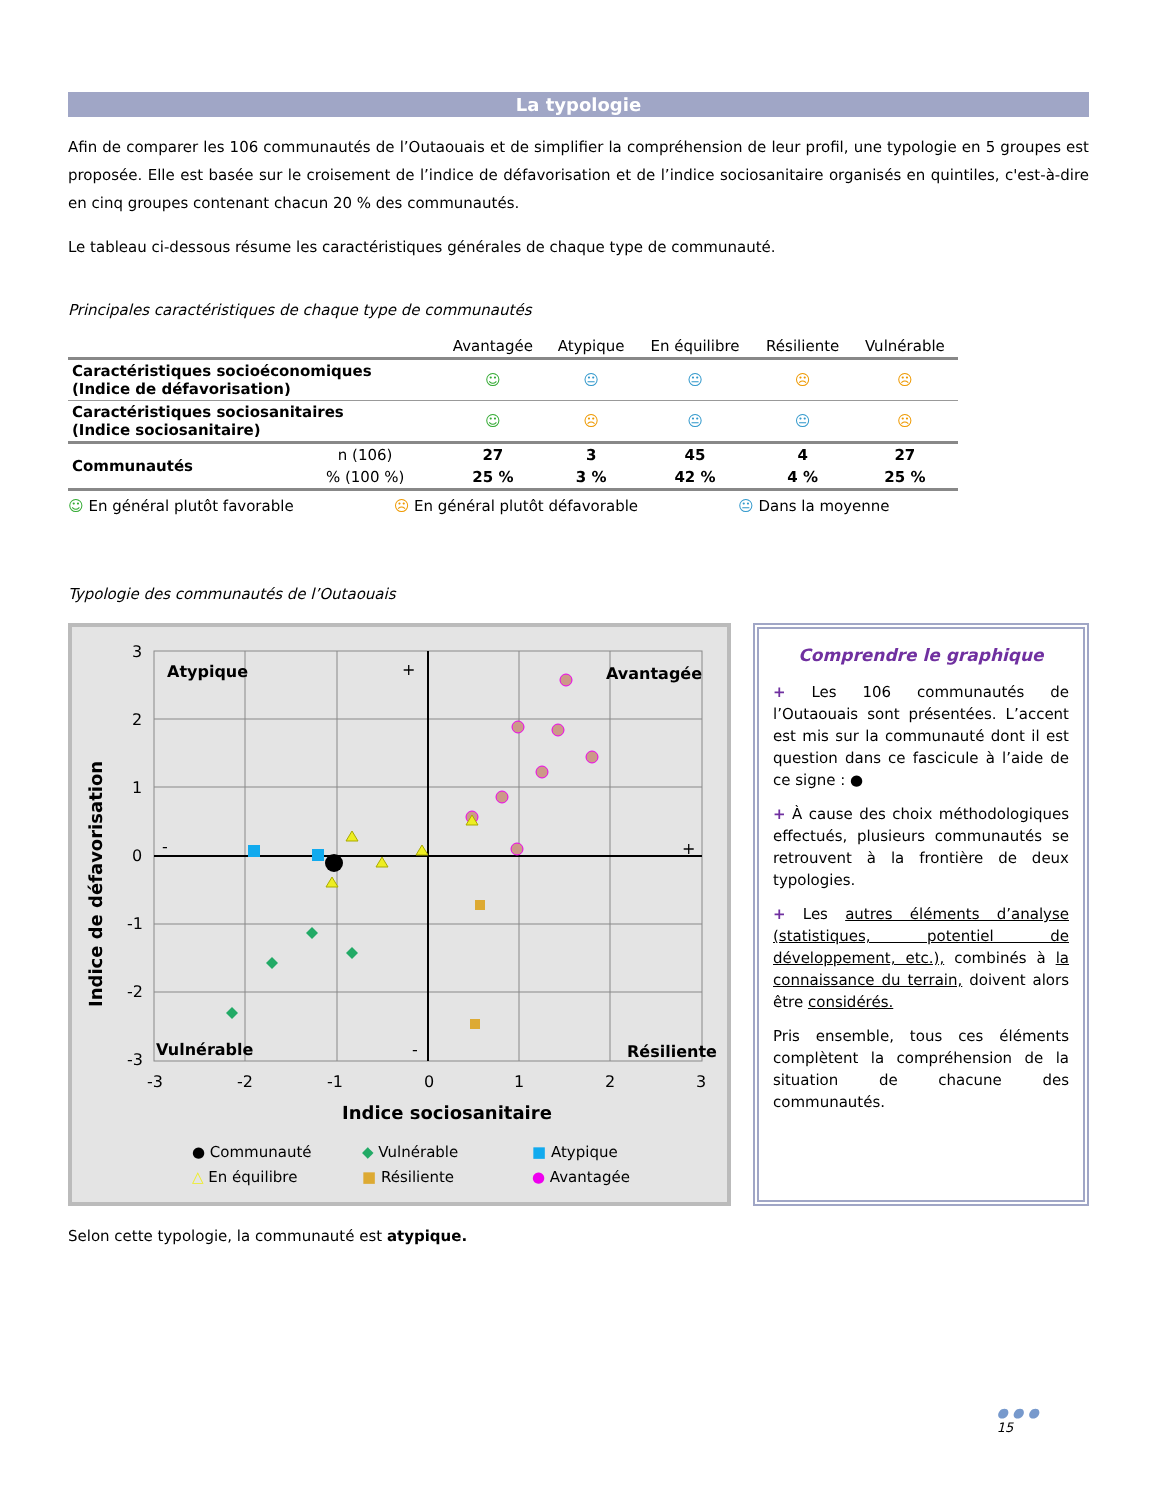La typologie
Afin de comparer les 106 communautés de l’Outaouais et de simplifier la compréhension de leur profil, une typologie en 5 groupes est proposée. Elle est basée sur le croisement de l’indice de défavorisation et de l’indice sociosanitaire organisés en quintiles, c'est-à-dire en cinq groupes contenant chacun 20 % des communautés.
Le tableau ci-dessous résume les caractéristiques générales de chaque type de communauté.
Principales caractéristiques de chaque type de communautés
| | | Avantagée | Atypique | En équilibre | Résiliente | Vulnérable |
| --- | --- | --- | --- | --- | --- | --- |
| Caractéristiques socioéconomiques (Indice de défavorisation) | | ☺ | 😐 | 😐 | ☹ | ☹ |
| Caractéristiques sociosanitaires (Indice sociosanitaire) | | ☺ | ☹ | 😐 | 😐 | ☹ |
| Communautés | n (106) | 27 | 3 | 45 | 4 | 27 |
| | % (100 %) | 25 % | 3 % | 42 % | 4 % | 25 % |
☺ En général plutôt favorable ☹ En général plutôt défavorable 😐 Dans la moyenne
Typologie des communautés de l’Outaouais
Atypique
Avantagée
Vulnérable
Résiliente
+
+
-
-
3
2
1
0
-1
-2
-3
-3
-2
-1
0
1
2
3
Indice sociosanitaire
Indice de défavorisation
● Communauté
◆ Vulnérable
■ Atypique
△ En équilibre
■ Résiliente
● Avantagée
Comprendre le graphique
+ Les 106 communautés de l’Outaouais sont présentées. L’accent est mis sur la communauté dont il est question dans ce fascicule à l’aide de ce signe : ●
+ À cause des choix méthodologiques effectués, plusieurs communautés se retrouvent à la frontière de deux typologies.
+ Les autres éléments d’analyse (statistiques, potentiel de développement, etc.), combinés à la connaissance du terrain, doivent alors être considérés.
Pris ensemble, tous ces éléments complètent la compréhension de la situation de chacune des communautés.
Selon cette typologie, la communauté est atypique.
● ● ●
15